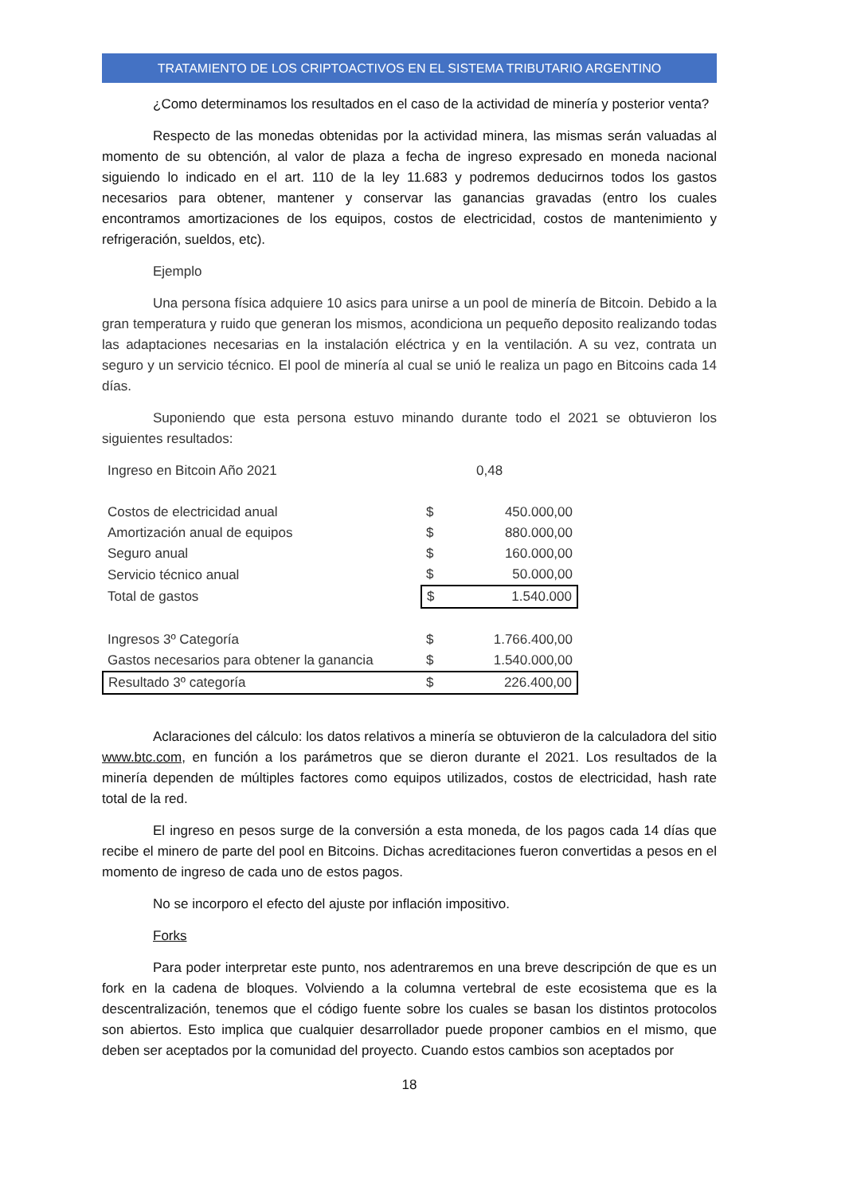TRATAMIENTO DE LOS CRIPTOACTIVOS EN EL SISTEMA TRIBUTARIO ARGENTINO
¿Como determinamos los resultados en el caso de la actividad de minería y posterior venta?
Respecto de las monedas obtenidas por la actividad minera, las mismas serán valuadas al momento de su obtención, al valor de plaza a fecha de ingreso expresado en moneda nacional siguiendo lo indicado en el art. 110 de la ley 11.683 y podremos deducirnos todos los gastos necesarios para obtener, mantener y conservar las ganancias gravadas (entro los cuales encontramos amortizaciones de los equipos, costos de electricidad, costos de mantenimiento y refrigeración, sueldos, etc).
Ejemplo
Una persona física adquiere 10 asics para unirse a un pool de minería de Bitcoin. Debido a la gran temperatura y ruido que generan los mismos, acondiciona un pequeño deposito realizando todas las adaptaciones necesarias en la instalación eléctrica y en la ventilación. A su vez, contrata un seguro y un servicio técnico. El pool de minería al cual se unió le realiza un pago en Bitcoins cada 14 días.
Suponiendo que esta persona estuvo minando durante todo el 2021 se obtuvieron los siguientes resultados:
| Ingreso en Bitcoin Año 2021 | | 0,48 |
| Costos de electricidad anual | $ | 450.000,00 |
| Amortización anual de equipos | $ | 880.000,00 |
| Seguro anual | $ | 160.000,00 |
| Servicio técnico anual | $ | 50.000,00 |
| Total de gastos | $ | 1.540.000 |
| Ingresos 3º Categoría | $ | 1.766.400,00 |
| Gastos necesarios para obtener la ganancia | $ | 1.540.000,00 |
| Resultado 3º categoría | $ | 226.400,00 |
Aclaraciones del cálculo: los datos relativos a minería se obtuvieron de la calculadora del sitio www.btc.com, en función a los parámetros que se dieron durante el 2021. Los resultados de la minería dependen de múltiples factores como equipos utilizados, costos de electricidad, hash rate total de la red.
El ingreso en pesos surge de la conversión a esta moneda, de los pagos cada 14 días que recibe el minero de parte del pool en Bitcoins. Dichas acreditaciones fueron convertidas a pesos en el momento de ingreso de cada uno de estos pagos.
No se incorporo el efecto del ajuste por inflación impositivo.
Forks
Para poder interpretar este punto, nos adentraremos en una breve descripción de que es un fork en la cadena de bloques. Volviendo a la columna vertebral de este ecosistema que es la descentralización, tenemos que el código fuente sobre los cuales se basan los distintos protocolos son abiertos. Esto implica que cualquier desarrollador puede proponer cambios en el mismo, que deben ser aceptados por la comunidad del proyecto. Cuando estos cambios son aceptados por
18